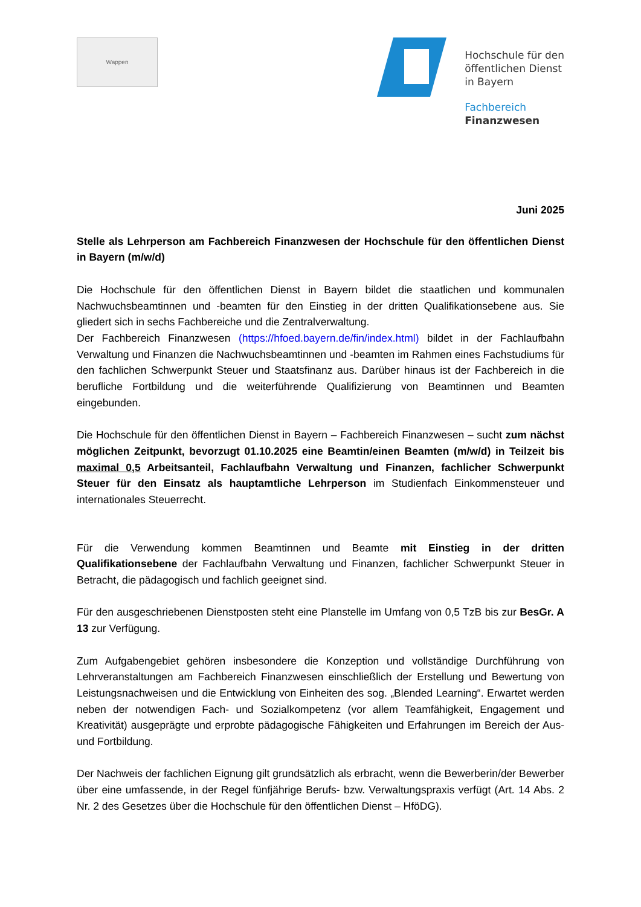Wappen
Hochschule für den
öffentlichen Dienst
in Bayern
Fachbereich
Finanzwesen
Juni 2025
Stelle als Lehrperson am Fachbereich Finanzwesen der Hochschule für den öffentlichen Dienst in Bayern (m/w/d)
Die Hochschule für den öffentlichen Dienst in Bayern bildet die staatlichen und kommunalen Nachwuchsbeamtinnen und -beamten für den Einstieg in der dritten Qualifikationsebene aus. Sie gliedert sich in sechs Fachbereiche und die Zentralverwaltung.
Der Fachbereich Finanzwesen (https://hfoed.bayern.de/fin/index.html) bildet in der Fachlaufbahn Verwaltung und Finanzen die Nachwuchsbeamtinnen und -beamten im Rahmen eines Fachstudiums für den fachlichen Schwerpunkt Steuer und Staatsfinanz aus. Darüber hinaus ist der Fachbereich in die berufliche Fortbildung und die weiterführende Qualifizierung von Beamtinnen und Beamten eingebunden.
Die Hochschule für den öffentlichen Dienst in Bayern – Fachbereich Finanzwesen – sucht zum nächst möglichen Zeitpunkt, bevorzugt 01.10.2025 eine Beamtin/einen Beamten (m/w/d) in Teilzeit bis maximal 0,5 Arbeitsanteil, Fachlaufbahn Verwaltung und Finanzen, fachlicher Schwerpunkt Steuer für den Einsatz als hauptamtliche Lehrperson im Studienfach Einkommensteuer und internationales Steuerrecht.
Für die Verwendung kommen Beamtinnen und Beamte mit Einstieg in der dritten Qualifikationsebene der Fachlaufbahn Verwaltung und Finanzen, fachlicher Schwerpunkt Steuer in Betracht, die pädagogisch und fachlich geeignet sind.
Für den ausgeschriebenen Dienstposten steht eine Planstelle im Umfang von 0,5 TzB bis zur BesGr. A 13 zur Verfügung.
Zum Aufgabengebiet gehören insbesondere die Konzeption und vollständige Durchführung von Lehrveranstaltungen am Fachbereich Finanzwesen einschließlich der Erstellung und Bewertung von Leistungsnachweisen und die Entwicklung von Einheiten des sog. „Blended Learning“. Erwartet werden neben der notwendigen Fach- und Sozialkompetenz (vor allem Teamfähigkeit, Engagement und Kreativität) ausgeprägte und erprobte pädagogische Fähigkeiten und Erfahrungen im Bereich der Aus- und Fortbildung.
Der Nachweis der fachlichen Eignung gilt grundsätzlich als erbracht, wenn die Bewerberin/der Bewerber über eine umfassende, in der Regel fünfjährige Berufs- bzw. Verwaltungspraxis verfügt (Art. 14 Abs. 2 Nr. 2 des Gesetzes über die Hochschule für den öffentlichen Dienst – HföDG).